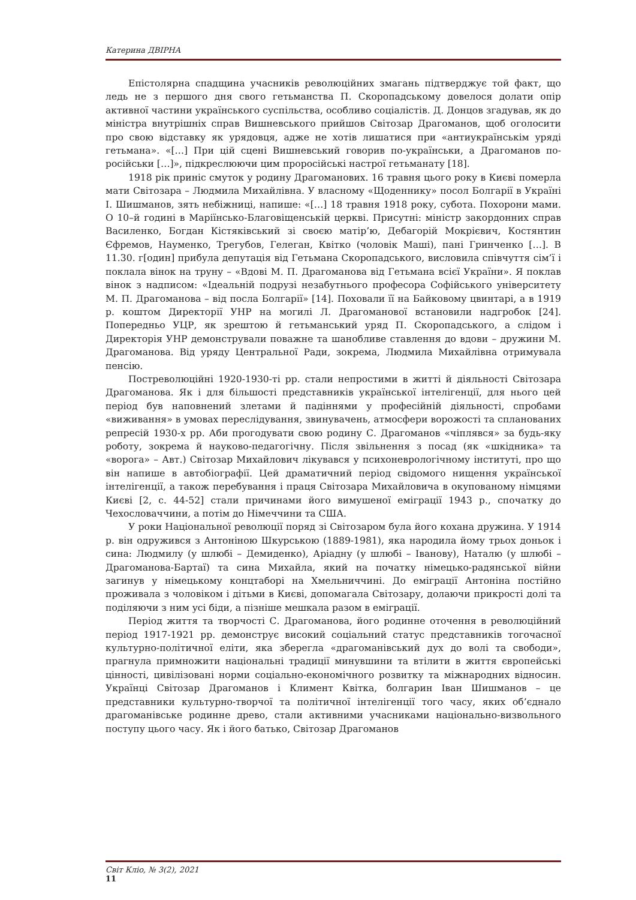Катерина ДВІРНА
Епістолярна спадщина учасників революційних змагань підтверджує той факт, що ледь не з першого дня свого гетьманства П. Скоропадському довелося долати опір активної частини українського суспільства, особливо соціалістів. Д. Донцов згадував, як до міністра внутрішніх справ Вишневського прийшов Світозар Драгоманов, щоб оголосити про свою відставку як урядовця, адже не хотів лишатися при «антиукраїнськім уряді гетьмана». «[…] При цій сцені Вишневський говорив по-українськи, а Драгоманов по-російськи […]», підкреслюючи цим проросійські настрої гетьманату [18].
1918 рік приніс смуток у родину Драгоманових. 16 травня цього року в Києві померла мати Світозара – Людмила Михайлівна. У власному «Щоденнику» посол Болгарії в Україні І. Шишманов, зять небіжниці, напише: «[…] 18 травня 1918 року, субота. Похорони мами. О 10–й годині в Маріїнсько-Благовіщенській церкві. Присутні: міністр закордонних справ Василенко, Богдан Кістяківський зі своєю матір’ю, Дебагорій Мокрієвич, Костянтин Єфремов, Науменко, Трегубов, Гелеган, Квітко (чоловік Маші), пані Гринченко […]. В 11.30. г[один] прибула депутація від Гетьмана Скоропадського, висловила співчуття сім’ї і поклала вінок на труну – «Вдові М. П. Драгоманова від Гетьмана всієї України». Я поклав вінок з надписом: «Ідеальній подрузі незабутнього професора Софійського університету М. П. Драгоманова – від посла Болгарії» [14]. Поховали її на Байковому цвинтарі, а в 1919 р. коштом Директорії УНР на могилі Л. Драгоманової встановили надгробок [24]. Попередньо УЦР, як зрештою й гетьманський уряд П. Скоропадського, а слідом і Директорія УНР демонстрували поважне та шанобливе ставлення до вдови – дружини М. Драгоманова. Від уряду Центральної Ради, зокрема, Людмила Михайлівна отримувала пенсію.
Постреволюційні 1920-1930-ті рр. стали непростими в житті й діяльності Світозара Драгоманова. Як і для більшості представників української інтелігенції, для нього цей період був наповнений злетами й падіннями у професійній діяльності, спробами «виживання» в умовах переслідування, звинувачень, атмосфери ворожості та спланованих репресій 1930-х рр. Аби прогодувати свою родину С. Драгоманов «чіплявся» за будь-яку роботу, зокрема й науково-педагогічну. Після звільнення з посад (як «шкідника» та «ворога» – Авт.) Світозар Михайлович лікувався у психоневрологічному інституті, про що він напише в автобіографії. Цей драматичний період свідомого нищення української інтелігенції, а також перебування і праця Світозара Михайловича в окупованому німцями Києві [2, с. 44-52] стали причинами його вимушеної еміграції 1943 р., спочатку до Чехословаччини, а потім до Німеччини та США.
У роки Національної революції поряд зі Світозаром була його кохана дружина. У 1914 р. він одружився з Антоніною Шкурською (1889-1981), яка народила йому трьох доньок і сина: Людмилу (у шлюбі – Демиденко), Аріадну (у шлюбі – Іванову), Наталю (у шлюбі – Драгоманова-Бартаї) та сина Михайла, який на початку німецько-радянської війни загинув у німецькому концтаборі на Хмельниччині. До еміграції Антоніна постійно проживала з чоловіком і дітьми в Києві, допомагала Світозару, долаючи прикрості долі та поділяючи з ним усі біди, а пізніше мешкала разом в еміграції.
Період життя та творчості С. Драгоманова, його родинне оточення в революційний період 1917-1921 рр. демонструє високий соціальний статус представників тогочасної культурно-політичної еліти, яка зберегла «драгоманівський дух до волі та свободи», прагнула примножити національні традиції минувшини та втілити в життя європейські цінності, цивілізовані норми соціально-економічного розвитку та міжнародних відносин. Українці Світозар Драгоманов і Климент Квітка, болгарин Іван Шишманов – це представники культурно-творчої та політичної інтелігенції того часу, яких об’єднало драгоманівське родинне древо, стали активними учасниками національно-визвольного поступу цього часу. Як і його батько, Світозар Драгоманов
Світ Кліо, № 3(2), 2021
11